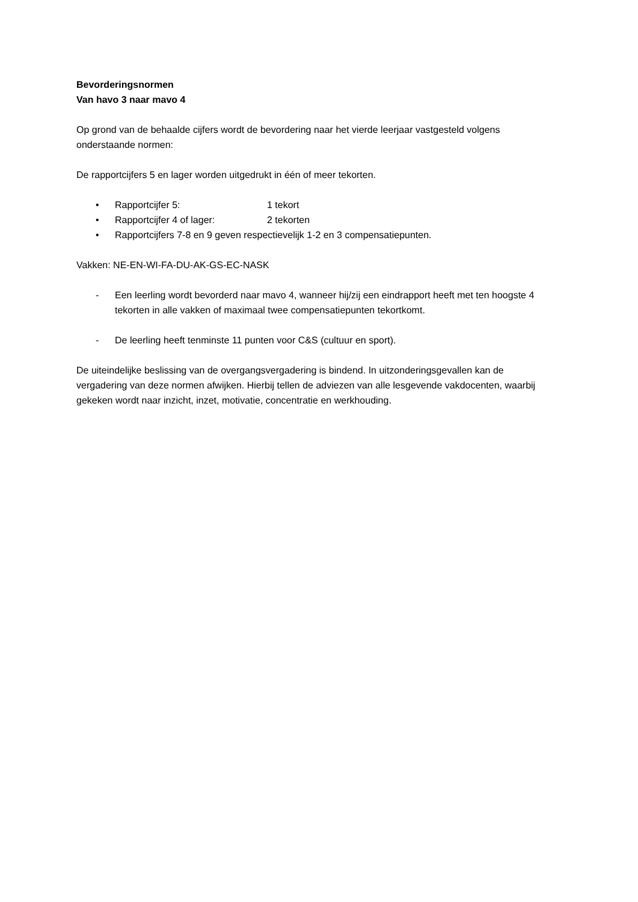Bevorderingsnormen
Van havo 3 naar mavo 4
Op grond van de behaalde cijfers wordt de bevordering naar het vierde leerjaar vastgesteld volgens onderstaande normen:
De rapportcijfers 5 en lager worden uitgedrukt in één of meer tekorten.
• Rapportcijfer 5: 1 tekort
• Rapportcijfer 4 of lager: 2 tekorten
• Rapportcijfers 7-8 en 9 geven respectievelijk 1-2 en 3 compensatiepunten.
Vakken: NE-EN-WI-FA-DU-AK-GS-EC-NASK
- Een leerling wordt bevorderd naar mavo 4, wanneer hij/zij een eindrapport heeft met ten hoogste 4 tekorten in alle vakken of maximaal twee compensatiepunten tekortkomt.
- De leerling heeft tenminste 11 punten voor C&S (cultuur en sport).
De uiteindelijke beslissing van de overgangsvergadering is bindend. In uitzonderingsgevallen kan de vergadering van deze normen afwijken. Hierbij tellen de adviezen van alle lesgevende vakdocenten, waarbij gekeken wordt naar inzicht, inzet, motivatie, concentratie en werkhouding.